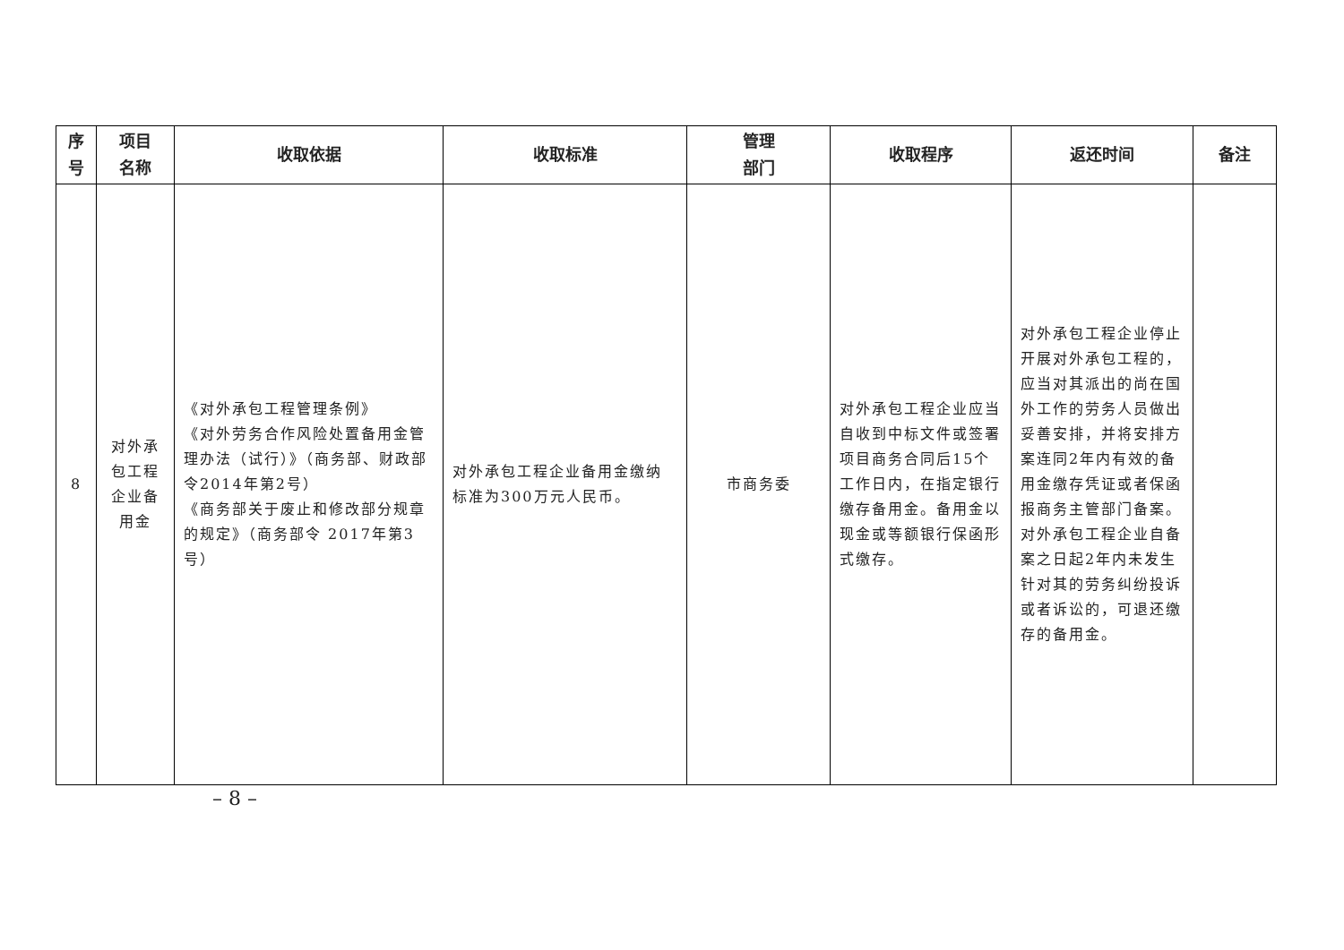| 序 号 | 项目 名称 | 收取依据 | 收取标准 | 管理 部门 | 收取程序 | 返还时间 | 备注 |
| --- | --- | --- | --- | --- | --- | --- | --- |
| 8 | 对外承 包工程 企业备 用金 | 《对外承包工程管理条例》 《对外劳务合作风险处置备用金管理办法（试行）》（商务部、财政部令2014年第2号） 《商务部关于废止和修改部分规章的规定》（商务部令 2017年第3号） | 对外承包工程企业备用金缴纳标准为300万元人民币。 | 市商务委 | 对外承包工程企业应当自收到中标文件或签署项目商务合同后15个工作日内，在指定银行缴存备用金。备用金以现金或等额银行保函形式缴存。 | 对外承包工程企业停止开展对外承包工程的，应当对其派出的尚在国外工作的劳务人员做出妥善安排，并将安排方案连同2年内有效的备用金缴存凭证或者保函报商务主管部门备案。对外承包工程企业自备案之日起2年内未发生针对其的劳务纠纷投诉或者诉讼的，可退还缴存的备用金。 | |
– 8 –